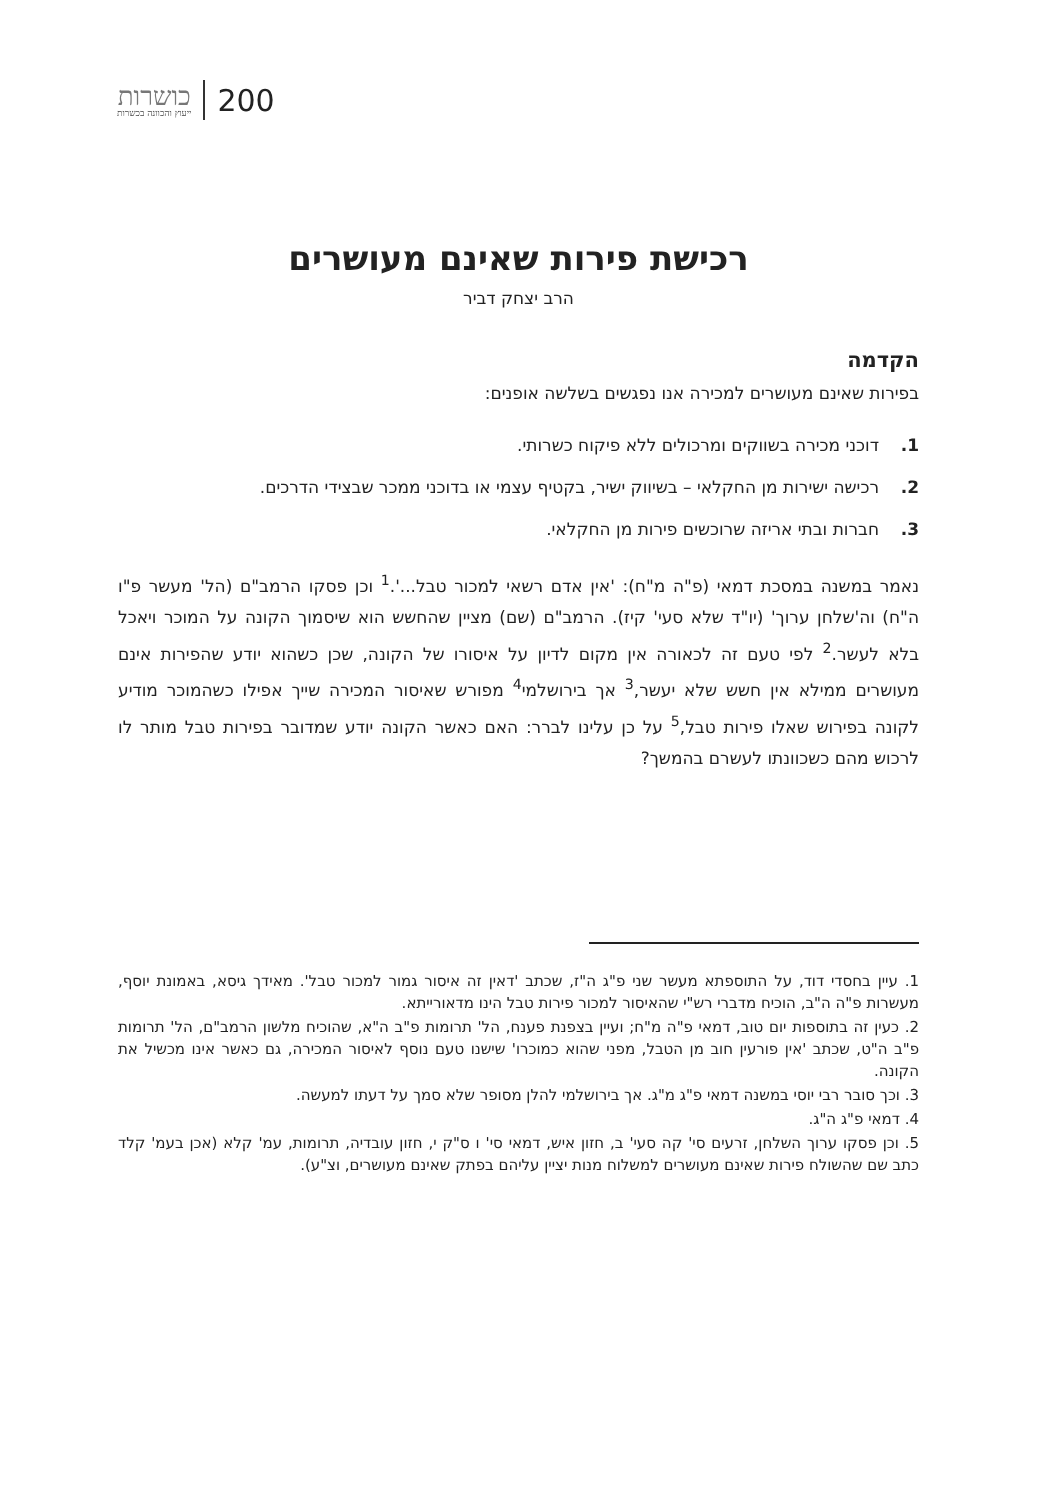200
כושרות
ייעוץ והכוונה בכשרות
רכישת פירות שאינם מעושרים
הרב יצחק דביר
הקדמה
בפירות שאינם מעושרים למכירה אנו נפגשים בשלשה אופנים:
1. דוכני מכירה בשווקים ומרכולים ללא פיקוח כשרותי.
2. רכישה ישירות מן החקלאי – בשיווק ישיר, בקטיף עצמי או בדוכני ממכר שבצידי הדרכים.
3. חברות ובתי אריזה שרוכשים פירות מן החקלאי.
נאמר במשנה במסכת דמאי (פ"ה מ"ח): 'אין אדם רשאי למכור טבל...'.<sup>1</sup> וכן פסקו הרמב"ם (הל' מעשר פ"ו ה"ח) וה'שלחן ערוך' (יו"ד שלא סעי' קיז). הרמב"ם (שם) מציין שהחשש הוא שיסמוך הקונה על המוכר ויאכל בלא לעשר.<sup>2</sup> לפי טעם זה לכאורה אין מקום לדיון על איסורו של הקונה, שכן כשהוא יודע שהפירות אינם מעושרים ממילא אין חשש שלא יעשר,<sup>3</sup> אך בירושלמי<sup>4</sup> מפורש שאיסור המכירה שייך אפילו כשהמוכר מודיע לקונה בפירוש שאלו פירות טבל,<sup>5</sup> על כן עלינו לברר: האם כאשר הקונה יודע שמדובר בפירות טבל מותר לו לרכוש מהם כשכוונתו לעשרם בהמשך?
1. עיין בחסדי דוד, על התוספתא מעשר שני פ"ג ה"ז, שכתב 'דאין זה איסור גמור למכור טבל'. מאידך גיסא, באמונת יוסף, מעשרות פ"ה ה"ב, הוכיח מדברי רש"י שהאיסור למכור פירות טבל הינו מדאורייתא.
2. כעין זה בתוספות יום טוב, דמאי פ"ה מ"ח; ועיין בצפנת פענח, הל' תרומות פ"ב ה"א, שהוכיח מלשון הרמב"ם, הל' תרומות פ"ב ה"ט, שכתב 'אין פורעין חוב מן הטבל, מפני שהוא כמוכרו' שישנו טעם נוסף לאיסור המכירה, גם כאשר אינו מכשיל את הקונה.
3. וכך סובר רבי יוסי במשנה דמאי פ"ג מ"ג. אך בירושלמי להלן מסופר שלא סמך על דעתו למעשה.
4. דמאי פ"ג ה"ג.
5. וכן פסקו ערוך השלחן, זרעים סי' קה סעי' ב, חזון איש, דמאי סי' ו ס"ק י, חזון עובדיה, תרומות, עמ' קלא (אכן בעמ' קלד כתב שם שהשולח פירות שאינם מעושרים למשלוח מנות יציין עליהם בפתק שאינם מעושרים, וצ"ע).